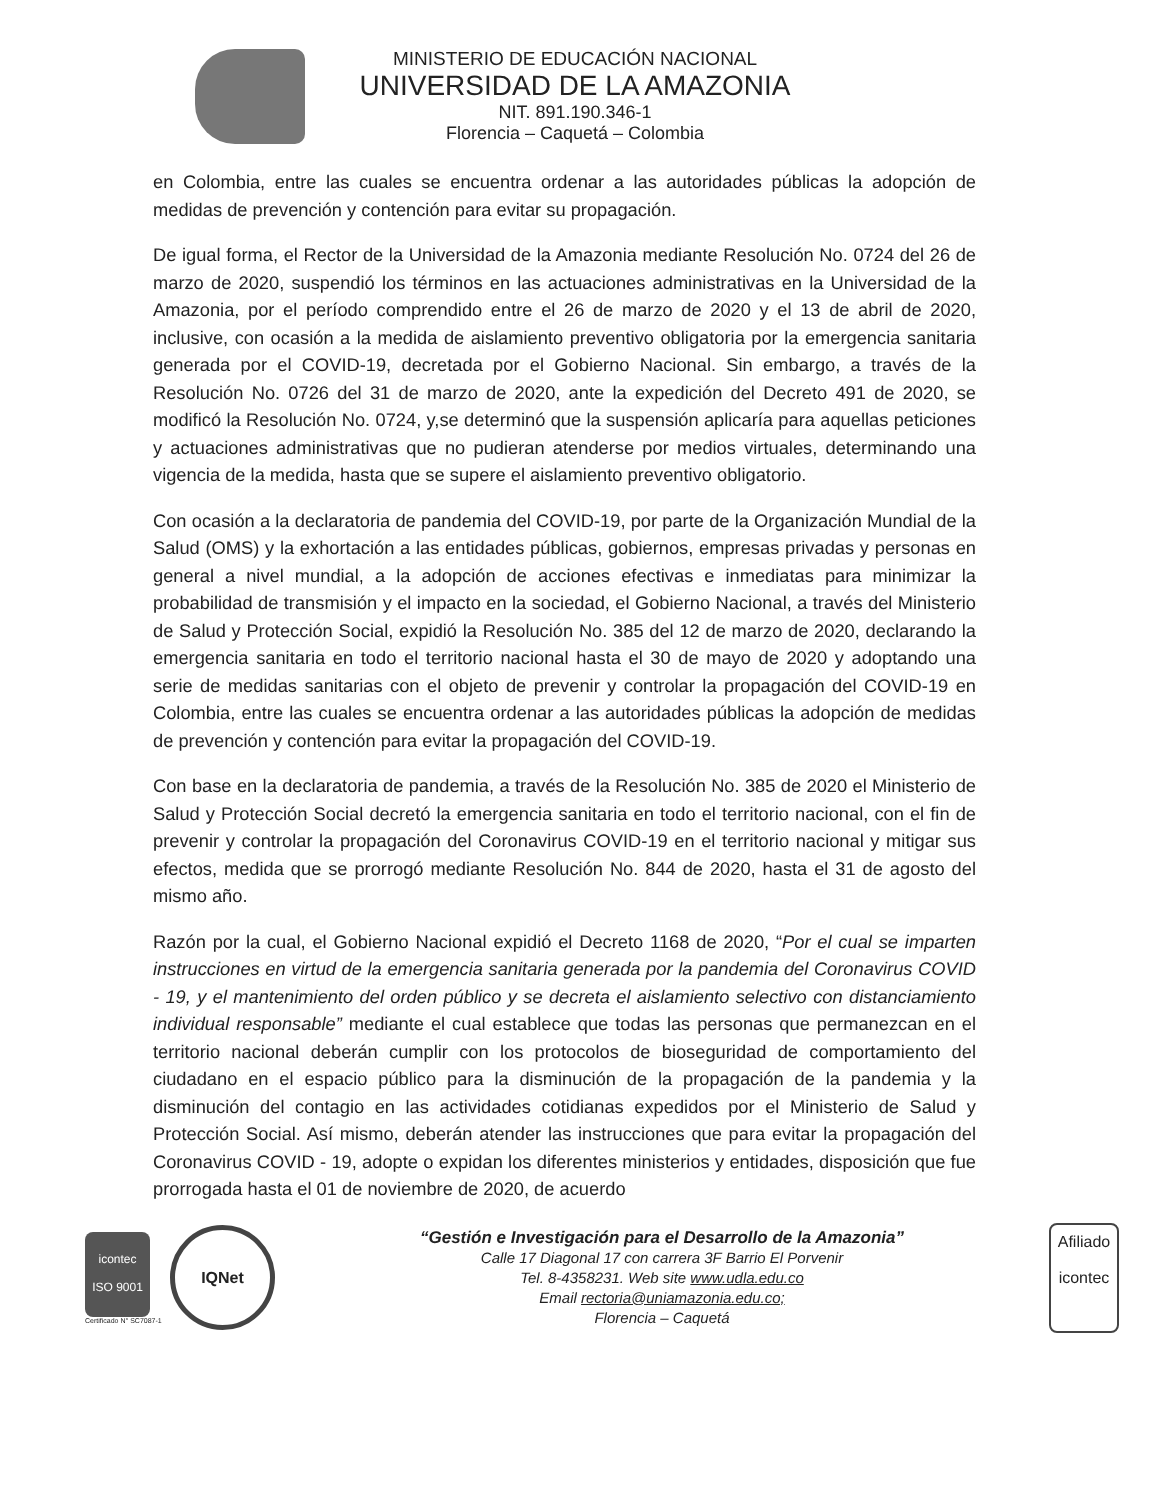MINISTERIO DE EDUCACIÓN NACIONAL
UNIVERSIDAD DE LA AMAZONIA
NIT. 891.190.346-1
Florencia – Caquetá – Colombia
en Colombia, entre las cuales se encuentra ordenar a las autoridades públicas la adopción de medidas de prevención y contención para evitar su propagación.
De igual forma, el Rector de la Universidad de la Amazonia mediante Resolución No. 0724 del 26 de marzo de 2020, suspendió los términos en las actuaciones administrativas en la Universidad de la Amazonia, por el período comprendido entre el 26 de marzo de 2020 y el 13 de abril de 2020, inclusive, con ocasión a la medida de aislamiento preventivo obligatoria por la emergencia sanitaria generada por el COVID-19, decretada por el Gobierno Nacional. Sin embargo, a través de la Resolución No. 0726 del 31 de marzo de 2020, ante la expedición del Decreto 491 de 2020, se modificó la Resolución No. 0724, y,se determinó que la suspensión aplicaría para aquellas peticiones y actuaciones administrativas que no pudieran atenderse por medios virtuales, determinando una vigencia de la medida, hasta que se supere el aislamiento preventivo obligatorio.
Con ocasión a la declaratoria de pandemia del COVID-19, por parte de la Organización Mundial de la Salud (OMS) y la exhortación a las entidades públicas, gobiernos, empresas privadas y personas en general a nivel mundial, a la adopción de acciones efectivas e inmediatas para minimizar la probabilidad de transmisión y el impacto en la sociedad, el Gobierno Nacional, a través del Ministerio de Salud y Protección Social, expidió la Resolución No. 385 del 12 de marzo de 2020, declarando la emergencia sanitaria en todo el territorio nacional hasta el 30 de mayo de 2020 y adoptando una serie de medidas sanitarias con el objeto de prevenir y controlar la propagación del COVID-19 en Colombia, entre las cuales se encuentra ordenar a las autoridades públicas la adopción de medidas de prevención y contención para evitar la propagación del COVID-19.
Con base en la declaratoria de pandemia, a través de la Resolución No. 385 de 2020 el Ministerio de Salud y Protección Social decretó la emergencia sanitaria en todo el territorio nacional, con el fin de prevenir y controlar la propagación del Coronavirus COVID-19 en el territorio nacional y mitigar sus efectos, medida que se prorrogó mediante Resolución No. 844 de 2020, hasta el 31 de agosto del mismo año.
Razón por la cual, el Gobierno Nacional expidió el Decreto 1168 de 2020, “Por el cual se imparten instrucciones en virtud de la emergencia sanitaria generada por la pandemia del Coronavirus COVID - 19, y el mantenimiento del orden público y se decreta el aislamiento selectivo con distanciamiento individual responsable” mediante el cual establece que todas las personas que permanezcan en el territorio nacional deberán cumplir con los protocolos de bioseguridad de comportamiento del ciudadano en el espacio público para la disminución de la propagación de la pandemia y la disminución del contagio en las actividades cotidianas expedidos por el Ministerio de Salud y Protección Social. Así mismo, deberán atender las instrucciones que para evitar la propagación del Coronavirus COVID - 19, adopte o expidan los diferentes ministerios y entidades, disposición que fue prorrogada hasta el 01 de noviembre de 2020, de acuerdo
icontec
ISO 9001
Certificado N° SC7087-1
IQNet
“Gestión e Investigación para el Desarrollo de la Amazonia”
Calle 17 Diagonal 17 con carrera 3F Barrio El Porvenir
Tel. 8-4358231. Web site www.udla.edu.co
Email rectoria@uniamazonia.edu.co;
Florencia – Caquetá
Afiliado
icontec